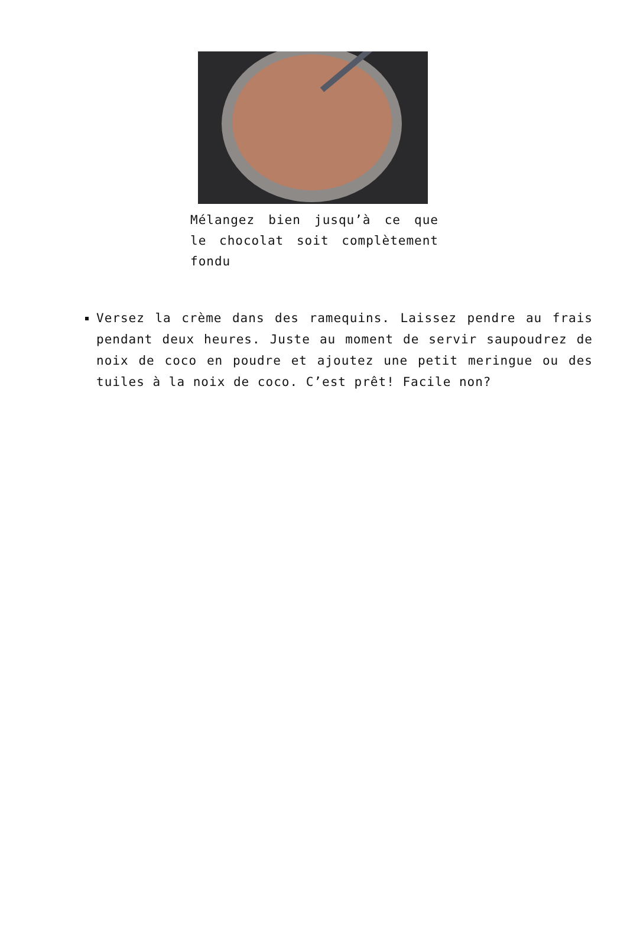Mélangez bien jusqu’à ce que le chocolat soit complètement fondu
Versez la crème dans des ramequins. Laissez pendre au frais pendant deux heures. Juste au moment de servir saupoudrez de noix de coco en poudre et ajoutez une petit meringue ou des tuiles à la noix de coco. C’est prêt! Facile non?